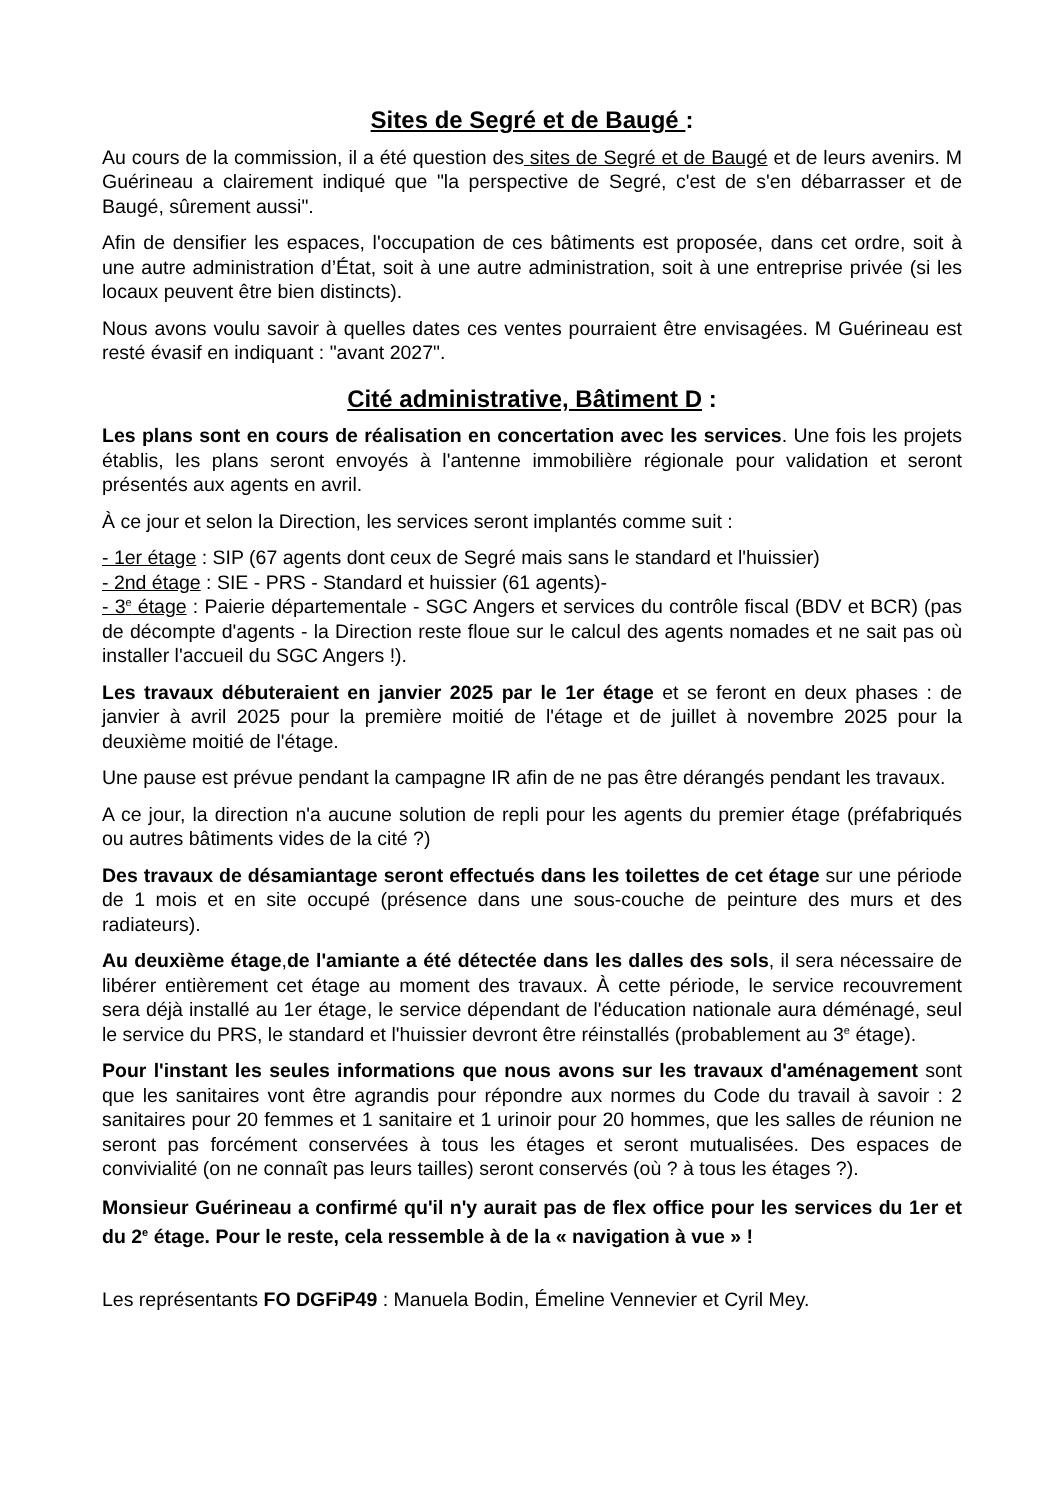Sites de Segré et de Baugé :
Au cours de la commission, il a été question des sites de Segré et de Baugé et de leurs avenirs. M Guérineau a clairement indiqué que "la perspective de Segré, c'est de s'en débarrasser et de Baugé, sûrement aussi".
Afin de densifier les espaces, l'occupation de ces bâtiments est proposée, dans cet ordre, soit à une autre administration d’État, soit à une autre administration, soit à une entreprise privée (si les locaux peuvent être bien distincts).
Nous avons voulu savoir à quelles dates ces ventes pourraient être envisagées. M Guérineau est resté évasif en indiquant : "avant 2027".
Cité administrative, Bâtiment D :
Les plans sont en cours de réalisation en concertation avec les services. Une fois les projets établis, les plans seront envoyés à l'antenne immobilière régionale pour validation et seront présentés aux agents en avril.
À ce jour et selon la Direction, les services seront implantés comme suit :
- 1er étage : SIP (67 agents dont ceux de Segré mais sans le standard et l'huissier)
- 2nd étage : SIE - PRS - Standard et huissier (61 agents)-
- 3<sup>e</sup> étage : Paierie départementale - SGC Angers et services du contrôle fiscal (BDV et BCR) (pas de décompte d'agents - la Direction reste floue sur le calcul des agents nomades et ne sait pas où installer l'accueil du SGC Angers !).
Les travaux débuteraient en janvier 2025 par le 1er étage et se feront en deux phases : de janvier à avril 2025 pour la première moitié de l'étage et de juillet à novembre 2025 pour la deuxième moitié de l'étage.
Une pause est prévue pendant la campagne IR afin de ne pas être dérangés pendant les travaux.
A ce jour, la direction n'a aucune solution de repli pour les agents du premier étage (préfabriqués ou autres bâtiments vides de la cité ?)
Des travaux de désamiantage seront effectués dans les toilettes de cet étage sur une période de 1 mois et en site occupé (présence dans une sous-couche de peinture des murs et des radiateurs).
Au deuxième étage,de l'amiante a été détectée dans les dalles des sols, il sera nécessaire de libérer entièrement cet étage au moment des travaux. À cette période, le service recouvrement sera déjà installé au 1er étage, le service dépendant de l'éducation nationale aura déménagé, seul le service du PRS, le standard et l'huissier devront être réinstallés (probablement au 3<sup>e</sup> étage).
Pour l'instant les seules informations que nous avons sur les travaux d'aménagement sont que les sanitaires vont être agrandis pour répondre aux normes du Code du travail à savoir : 2 sanitaires pour 20 femmes et 1 sanitaire et 1 urinoir pour 20 hommes, que les salles de réunion ne seront pas forcément conservées à tous les étages et seront mutualisées. Des espaces de convivialité (on ne connaît pas leurs tailles) seront conservés (où ? à tous les étages ?).
Monsieur Guérineau a confirmé qu'il n'y aurait pas de flex office pour les services du 1er et du 2<sup>e</sup> étage. Pour le reste, cela ressemble à de la « navigation à vue » !
Les représentants FO DGFiP49 : Manuela Bodin, Émeline Vennevier et Cyril Mey.